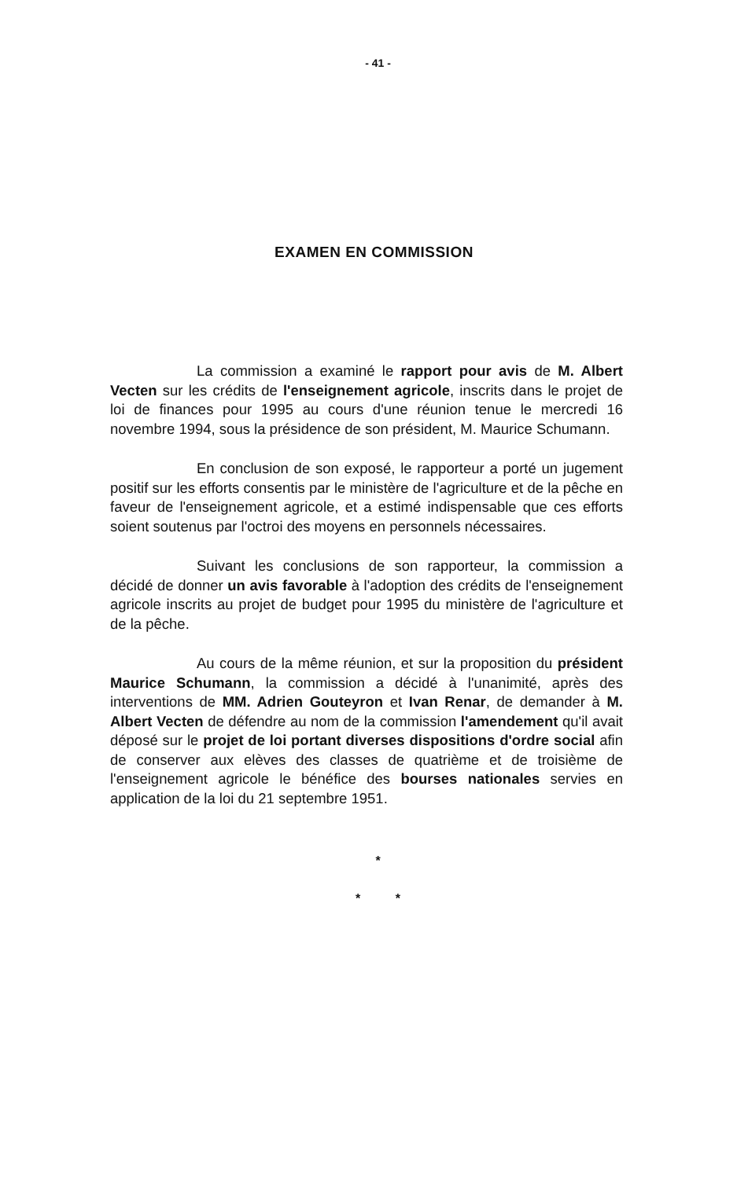- 41 -
EXAMEN EN COMMISSION
La commission a examiné le rapport pour avis de M. Albert Vecten sur les crédits de l'enseignement agricole, inscrits dans le projet de loi de finances pour 1995 au cours d'une réunion tenue le mercredi 16 novembre 1994, sous la présidence de son président, M. Maurice Schumann.
En conclusion de son exposé, le rapporteur a porté un jugement positif sur les efforts consentis par le ministère de l'agriculture et de la pêche en faveur de l'enseignement agricole, et a estimé indispensable que ces efforts soient soutenus par l'octroi des moyens en personnels nécessaires.
Suivant les conclusions de son rapporteur, la commission a décidé de donner un avis favorable à l'adoption des crédits de l'enseignement agricole inscrits au projet de budget pour 1995 du ministère de l'agriculture et de la pêche.
Au cours de la même réunion, et sur la proposition du président Maurice Schumann, la commission a décidé à l'unanimité, après des interventions de MM. Adrien Gouteyron et Ivan Renar, de demander à M. Albert Vecten de défendre au nom de la commission l'amendement qu'il avait déposé sur le projet de loi portant diverses dispositions d'ordre social afin de conserver aux elèves des classes de quatrième et de troisième de l'enseignement agricole le bénéfice des bourses nationales servies en application de la loi du 21 septembre 1951.
*
* *